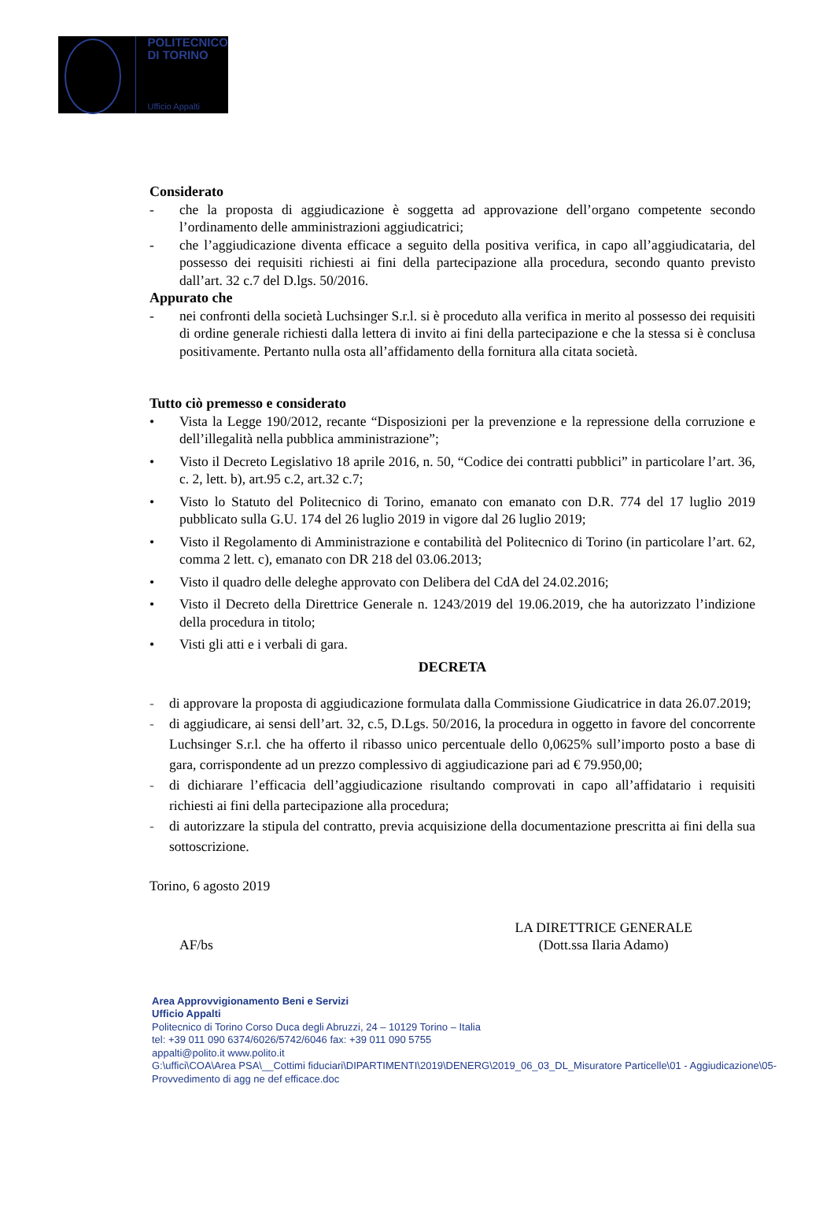POLITECNICO
DI TORINO
Ufficio Appalti
Considerato
- che la proposta di aggiudicazione è soggetta ad approvazione dell’organo competente secondo l’ordinamento delle amministrazioni aggiudicatrici;
- che l’aggiudicazione diventa efficace a seguito della positiva verifica, in capo all’aggiudicataria, del possesso dei requisiti richiesti ai fini della partecipazione alla procedura, secondo quanto previsto dall’art. 32 c.7 del D.lgs. 50/2016.
Appurato che
- nei confronti della società Luchsinger S.r.l. si è proceduto alla verifica in merito al possesso dei requisiti di ordine generale richiesti dalla lettera di invito ai fini della partecipazione e che la stessa si è conclusa positivamente. Pertanto nulla osta all’affidamento della fornitura alla citata società.
Tutto ciò premesso e considerato
• Vista la Legge 190/2012, recante “Disposizioni per la prevenzione e la repressione della corruzione e dell’illegalità nella pubblica amministrazione”;
• Visto il Decreto Legislativo 18 aprile 2016, n. 50, “Codice dei contratti pubblici” in particolare l’art. 36, c. 2, lett. b), art.95 c.2, art.32 c.7;
• Visto lo Statuto del Politecnico di Torino, emanato con emanato con D.R. 774 del 17 luglio 2019 pubblicato sulla G.U. 174 del 26 luglio 2019 in vigore dal 26 luglio 2019;
• Visto il Regolamento di Amministrazione e contabilità del Politecnico di Torino (in particolare l’art. 62, comma 2 lett. c), emanato con DR 218 del 03.06.2013;
• Visto il quadro delle deleghe approvato con Delibera del CdA del 24.02.2016;
• Visto il Decreto della Direttrice Generale n. 1243/2019 del 19.06.2019, che ha autorizzato l’indizione della procedura in titolo;
• Visti gli atti e i verbali di gara.
DECRETA
- di approvare la proposta di aggiudicazione formulata dalla Commissione Giudicatrice in data 26.07.2019;
- di aggiudicare, ai sensi dell’art. 32, c.5, D.Lgs. 50/2016, la procedura in oggetto in favore del concorrente Luchsinger S.r.l. che ha offerto il ribasso unico percentuale dello 0,0625% sull’importo posto a base di gara, corrispondente ad un prezzo complessivo di aggiudicazione pari ad € 79.950,00;
- di dichiarare l’efficacia dell’aggiudicazione risultando comprovati in capo all’affidatario i requisiti richiesti ai fini della partecipazione alla procedura;
- di autorizzare la stipula del contratto, previa acquisizione della documentazione prescritta ai fini della sua sottoscrizione.
Torino, 6 agosto 2019
AF/bs
LA DIRETTRICE GENERALE
(Dott.ssa Ilaria Adamo)
Area Approvvigionamento Beni e Servizi
Ufficio Appalti
Politecnico di Torino Corso Duca degli Abruzzi, 24 – 10129 Torino – Italia
tel: +39 011 090 6374/6026/5742/6046 fax: +39 011 090 5755
appalti@polito.it www.polito.it
G:\uffici\COA\Area PSA\__Cottimi fiduciari\DIPARTIMENTI\2019\DENERG\2019_06_03_DL_Misuratore Particelle\01 - Aggiudicazione\05-Provvedimento di agg ne def efficace.doc